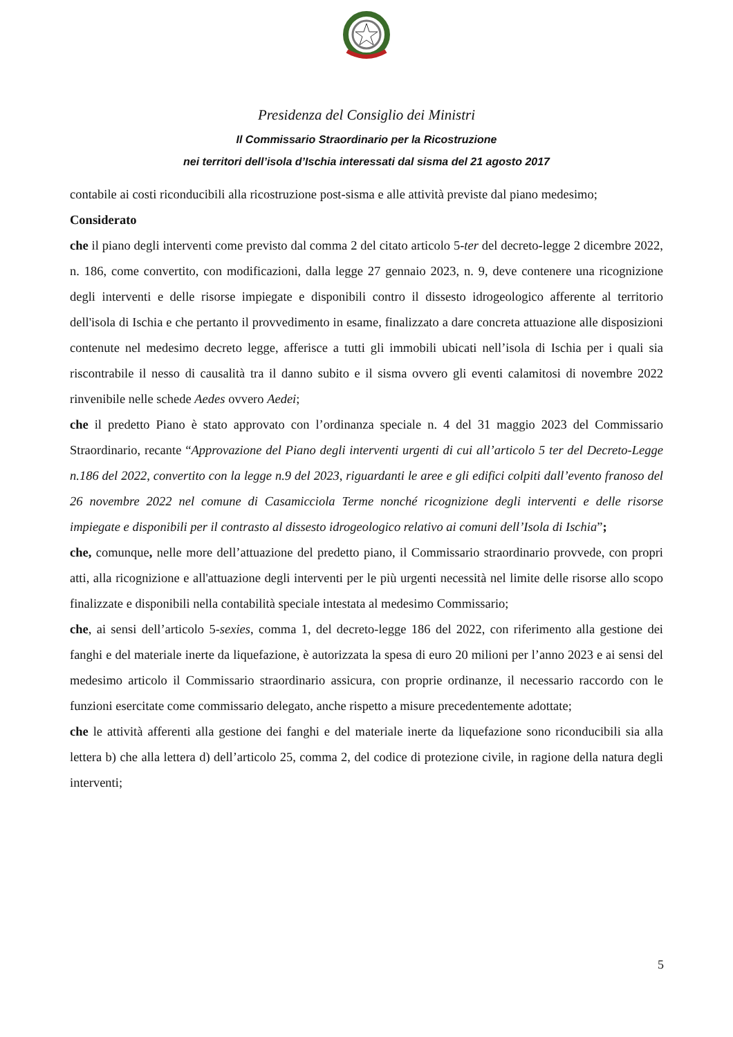Presidenza del Consiglio dei Ministri
Il Commissario Straordinario per la Ricostruzione
nei territori dell’isola d’Ischia interessati dal sisma del 21 agosto 2017
contabile ai costi riconducibili alla ricostruzione post-sisma e alle attività previste dal piano medesimo;
Considerato
che il piano degli interventi come previsto dal comma 2 del citato articolo 5-ter del decreto-legge 2 dicembre 2022, n. 186, come convertito, con modificazioni, dalla legge 27 gennaio 2023, n. 9, deve contenere una ricognizione degli interventi e delle risorse impiegate e disponibili contro il dissesto idrogeologico afferente al territorio dell'isola di Ischia e che pertanto il provvedimento in esame, finalizzato a dare concreta attuazione alle disposizioni contenute nel medesimo decreto legge, afferisce a tutti gli immobili ubicati nell’isola di Ischia per i quali sia riscontrabile il nesso di causalità tra il danno subito e il sisma ovvero gli eventi calamitosi di novembre 2022 rinvenibile nelle schede Aedes ovvero Aedei;
che il predetto Piano è stato approvato con l’ordinanza speciale n. 4 del 31 maggio 2023 del Commissario Straordinario, recante “Approvazione del Piano degli interventi urgenti di cui all’articolo 5 ter del Decreto-Legge n.186 del 2022, convertito con la legge n.9 del 2023, riguardanti le aree e gli edifici colpiti dall’evento franoso del 26 novembre 2022 nel comune di Casamicciola Terme nonché ricognizione degli interventi e delle risorse impiegate e disponibili per il contrasto al dissesto idrogeologico relativo ai comuni dell’Isola di Ischia”;
che, comunque, nelle more dell’attuazione del predetto piano, il Commissario straordinario provvede, con propri atti, alla ricognizione e all'attuazione degli interventi per le più urgenti necessità nel limite delle risorse allo scopo finalizzate e disponibili nella contabilità speciale intestata al medesimo Commissario;
che, ai sensi dell’articolo 5-sexies, comma 1, del decreto-legge 186 del 2022, con riferimento alla gestione dei fanghi e del materiale inerte da liquefazione, è autorizzata la spesa di euro 20 milioni per l’anno 2023 e ai sensi del medesimo articolo il Commissario straordinario assicura, con proprie ordinanze, il necessario raccordo con le funzioni esercitate come commissario delegato, anche rispetto a misure precedentemente adottate;
che le attività afferenti alla gestione dei fanghi e del materiale inerte da liquefazione sono riconducibili sia alla lettera b) che alla lettera d) dell’articolo 25, comma 2, del codice di protezione civile, in ragione della natura degli interventi;
5